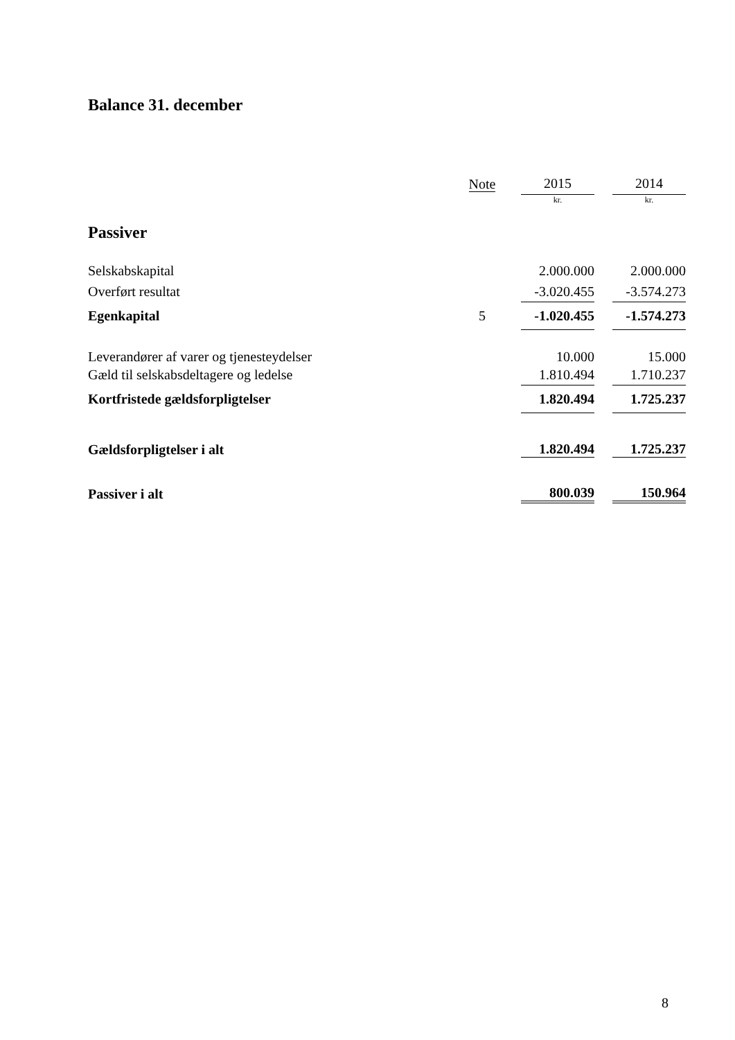Balance 31. december
| | Note | | 2015 | | 2014 |
| --- | --- | --- | --- | --- | --- |
| | | | kr. | | kr. |
| Passiver | | | | | |
| Selskabskapital | | | 2.000.000 | | 2.000.000 |
| Overført resultat | | | -3.020.455 | | -3.574.273 |
| Egenkapital | 5 | | -1.020.455 | | -1.574.273 |
| Leverandører af varer og tjenesteydelser | | | 10.000 | | 15.000 |
| Gæld til selskabsdeltagere og ledelse | | | 1.810.494 | | 1.710.237 |
| Kortfristede gældsforpligtelser | | | 1.820.494 | | 1.725.237 |
| Gældsforpligtelser i alt | | | 1.820.494 | | 1.725.237 |
| Passiver i alt | | | 800.039 | | 150.964 |
8